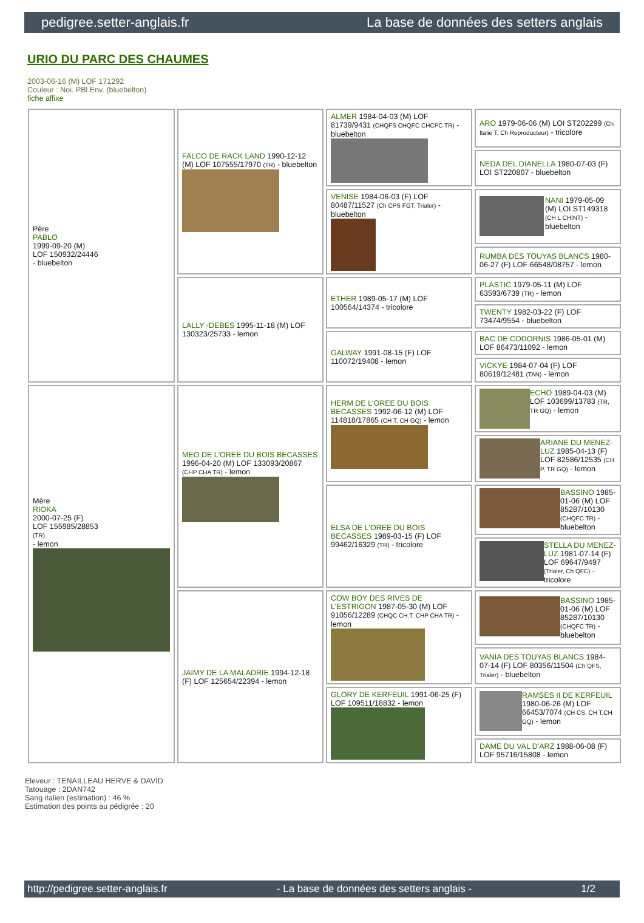pedigree.setter-anglais.fr La base de données des setters anglais
URIO DU PARC DES CHAUMES
2003-06-16 (M) LOF 171292
Couleur : Noi. PBl.Env. (bluebelton)
fiche affixe
| Père PABLO 1999-09-20 (M) LOF 150932/24446 - bluebelton | FALCO DE RACK LAND 1990-12-12 (M) LOF 107555/17970 (TR) - bluebelton | ALMER 1984-04-03 (M) LOF 81739/9431 (CHQFS CHQFC CHCPC TR) - bluebelton | ARO 1979-06-06 (M) LOI ST202299 (Ch Italie T, Ch Reproducteur) - tricolore |
| | | | NEDA DEL DIANELLA 1980-07-03 (F) LOI ST220807 - bluebelton |
| | | VENISE 1984-06-03 (F) LOF 80487/11527 (Ch CPS FGT, Trialer) - bluebelton | NANI 1979-05-09 (M) LOI ST149318 (CH L CHINT) - bluebelton |
| | | | RUMBA DES TOUYAS BLANCS 1980-06-27 (F) LOF 66548/08757 - lemon |
| | LALLY -DEBES 1995-11-18 (M) LOF 130323/25733 - lemon | ETHER 1989-05-17 (M) LOF 100564/14374 - tricolore | PLASTIC 1979-05-11 (M) LOF 63593/6739 (TR) - lemon |
| | | | TWENTY 1982-03-22 (F) LOF 73474/9554 - bluebelton |
| | | GALWAY 1991-08-15 (F) LOF 110072/19408 - lemon | BAC DE CODORNIS 1986-05-01 (M) LOF 86473/11092 - lemon |
| | | | VICKYE 1984-07-04 (F) LOF 80619/12481 (TAN) - lemon |
| Mère RIOKA 2000-07-25 (F) LOF 155985/28853 (TR) - lemon | MEO DE L'OREE DU BOIS BECASSES 1996-04-20 (M) LOF 133093/20867 (CHP CHA TR) - lemon | HERM DE L'OREE DU BOIS BECASSES 1992-06-12 (M) LOF 114818/17865 (CH T, CH GQ) - lemon | ECHO 1989-04-03 (M) LOF 103699/13783 (TR, TR GQ) - lemon |
| | | | ARIANE DU MENEZ-LUZ 1985-04-13 (F) LOF 82586/12535 (CH P, TR GQ) - lemon |
| | | ELSA DE L'OREE DU BOIS BECASSES 1989-03-15 (F) LOF 99462/16329 (TR) - tricolore | BASSINO 1985-01-06 (M) LOF 85287/10130 (CHQFC TR) - bluebelton |
| | | | STELLA DU MENEZ-LUZ 1981-07-14 (F) LOF 69647/9497 (Trialer, Ch QFC) - tricolore |
| | JAIMY DE LA MALADRIE 1994-12-18 (F) LOF 125654/22394 - lemon | COW BOY DES RIVES DE L'ESTRIGON 1987-05-30 (M) LOF 91056/12289 (CHQC CH.T. CHP CHA TR) - lemon | BASSINO 1985-01-06 (M) LOF 85287/10130 (CHQFC TR) - bluebelton |
| | | | VANIA DES TOUYAS BLANCS 1984-07-14 (F) LOF 80356/11504 (Ch QFS, Trialer) - bluebelton |
| | | GLORY DE KERFEUIL 1991-06-25 (F) LOF 109511/18832 - lemon | RAMSES II DE KERFEUIL 1980-06-26 (M) LOF 66453/7074 (CH CS, CH T,CH GQ) - lemon |
| | | | DAME DU VAL D'ARZ 1988-06-08 (F) LOF 95716/15808 - lemon |
Eleveur : TENAILLEAU HERVE & DAVID
Tatouage : 2DAN742
Sang italien (estimation) : 46 %
Estimation des points au pédigrée : 20
http://pedigree.setter-anglais.fr - La base de données des setters anglais - 1/2